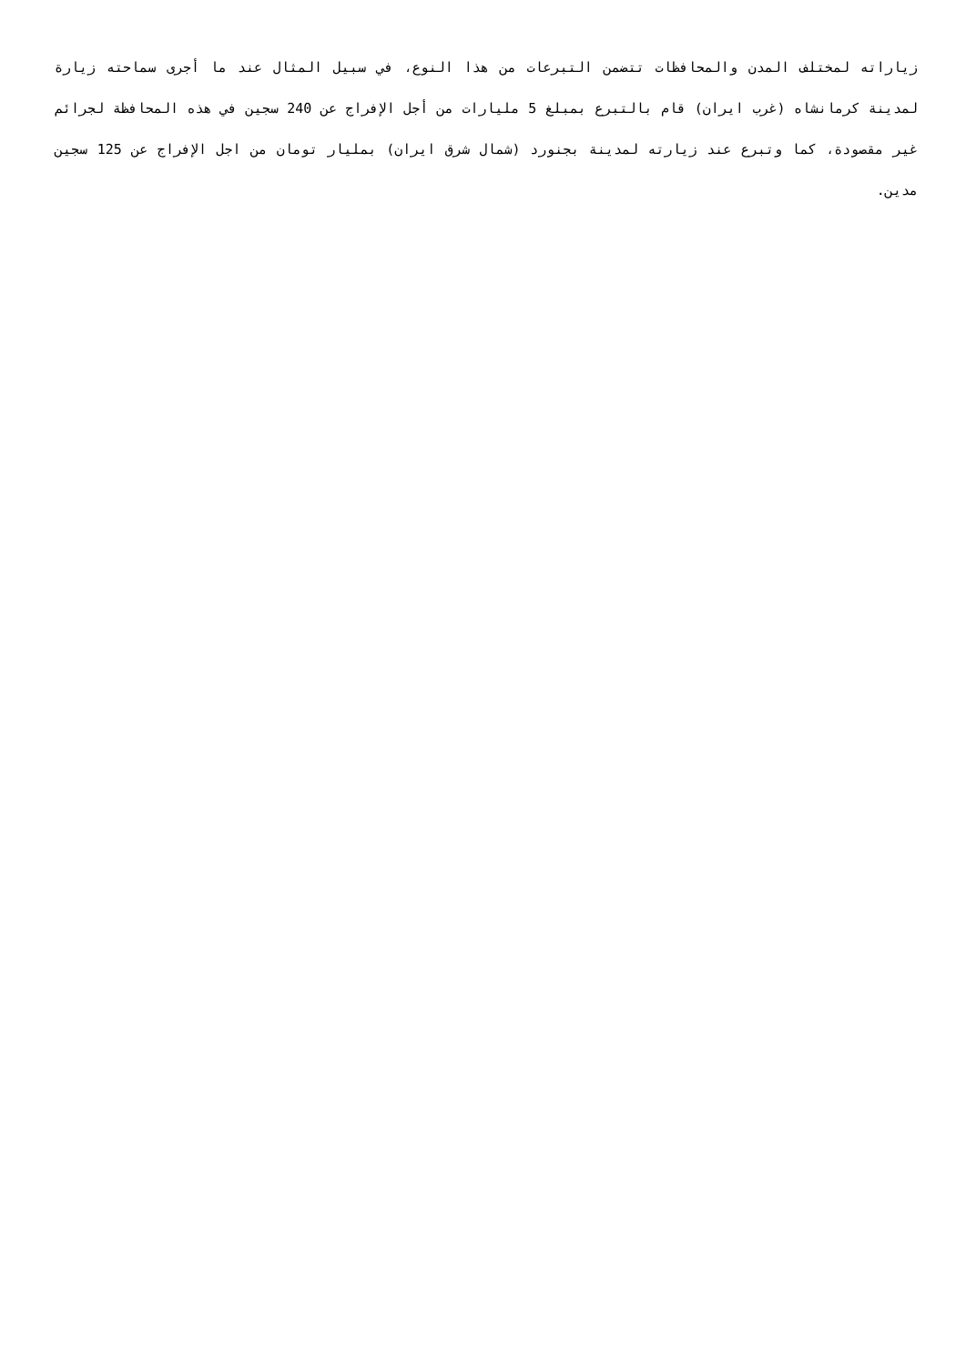زياراته لمختلف المدن والمحافظات تتضمن التبرعات من هذا النوع، في سبيل المثال عند ما أجرى سماحته زيارة لمدينة كرمانشاه (غرب ايران) قام بالتبرع بمبلغ 5 مليارات من أجل الإفراج عن 240 سجين في هذه المحافظة لجرائم غير مقصودة، كما وتبرع عند زيارته لمدينة بجنورد (شمال شرق ايران) بمليار تومان من اجل الإفراج عن 125 سجين مدين.